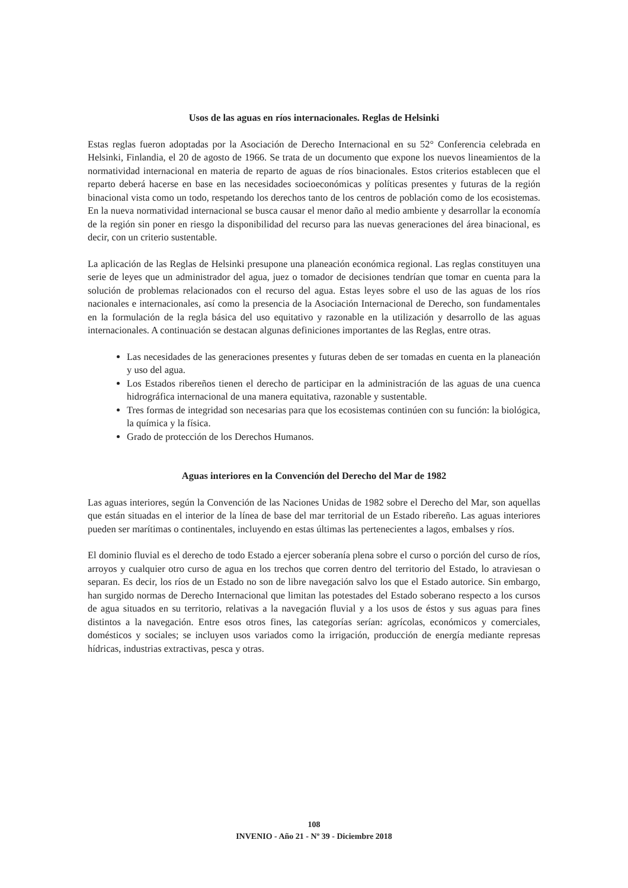Usos de las aguas en ríos internacionales. Reglas de Helsinki
Estas reglas fueron adoptadas por la Asociación de Derecho Internacional en su 52° Conferencia celebrada en Helsinki, Finlandia, el 20 de agosto de 1966. Se trata de un documento que expone los nuevos lineamientos de la normatividad internacional en materia de reparto de aguas de ríos binacionales. Estos criterios establecen que el reparto deberá hacerse en base en las necesidades socioeconómicas y políticas presentes y futuras de la región binacional vista como un todo, respetando los derechos tanto de los centros de población como de los ecosistemas. En la nueva normatividad internacional se busca causar el menor daño al medio ambiente y desarrollar la economía de la región sin poner en riesgo la disponibilidad del recurso para las nuevas generaciones del área binacional, es decir, con un criterio sustentable.
La aplicación de las Reglas de Helsinki presupone una planeación económica regional. Las reglas constituyen una serie de leyes que un administrador del agua, juez o tomador de decisiones tendrían que tomar en cuenta para la solución de problemas relacionados con el recurso del agua. Estas leyes sobre el uso de las aguas de los ríos nacionales e internacionales, así como la presencia de la Asociación Internacional de Derecho, son fundamentales en la formulación de la regla básica del uso equitativo y razonable en la utilización y desarrollo de las aguas internacionales. A continuación se destacan algunas definiciones importantes de las Reglas, entre otras.
Las necesidades de las generaciones presentes y futuras deben de ser tomadas en cuenta en la planeación y uso del agua.
Los Estados ribereños tienen el derecho de participar en la administración de las aguas de una cuenca hidrográfica internacional de una manera equitativa, razonable y sustentable.
Tres formas de integridad son necesarias para que los ecosistemas continúen con su función: la biológica, la química y la física.
Grado de protección de los Derechos Humanos.
Aguas interiores en la Convención del Derecho del Mar de 1982
Las aguas interiores, según la Convención de las Naciones Unidas de 1982 sobre el Derecho del Mar, son aquellas que están situadas en el interior de la línea de base del mar territorial de un Estado ribereño. Las aguas interiores pueden ser marítimas o continentales, incluyendo en estas últimas las pertenecientes a lagos, embalses y ríos.
El dominio fluvial es el derecho de todo Estado a ejercer soberanía plena sobre el curso o porción del curso de ríos, arroyos y cualquier otro curso de agua en los trechos que corren dentro del territorio del Estado, lo atraviesan o separan. Es decir, los ríos de un Estado no son de libre navegación salvo los que el Estado autorice. Sin embargo, han surgido normas de Derecho Internacional que limitan las potestades del Estado soberano respecto a los cursos de agua situados en su territorio, relativas a la navegación fluvial y a los usos de éstos y sus aguas para fines distintos a la navegación. Entre esos otros fines, las categorías serían: agrícolas, económicos y comerciales, domésticos y sociales; se incluyen usos variados como la irrigación, producción de energía mediante represas hídricas, industrias extractivas, pesca y otras.
108
INVENIO - Año 21 - Nº 39 - Diciembre 2018